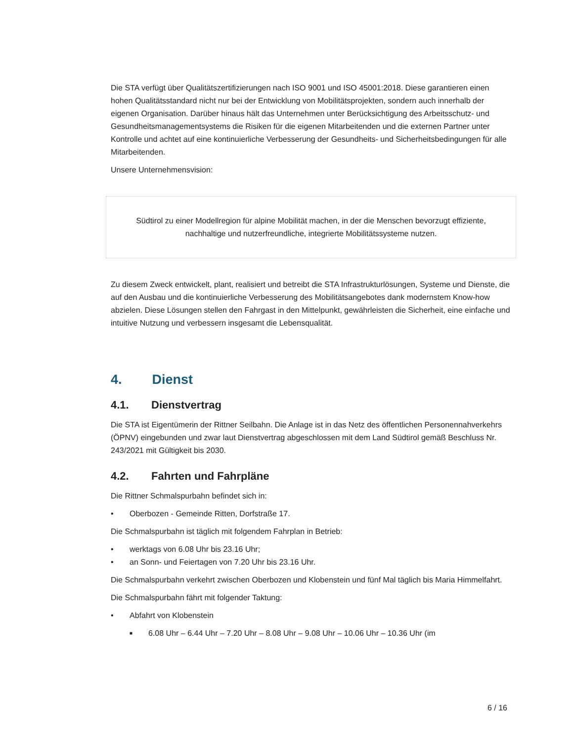Die STA verfügt über Qualitätszertifizierungen nach ISO 9001 und ISO 45001:2018. Diese garantieren einen hohen Qualitätsstandard nicht nur bei der Entwicklung von Mobilitätsprojekten, sondern auch innerhalb der eigenen Organisation. Darüber hinaus hält das Unternehmen unter Berücksichtigung des Arbeitsschutz- und Gesundheitsmanagementsystems die Risiken für die eigenen Mitarbeitenden und die externen Partner unter Kontrolle und achtet auf eine kontinuierliche Verbesserung der Gesundheits- und Sicherheitsbedingungen für alle Mitarbeitenden.
Unsere Unternehmensvision:
Südtirol zu einer Modellregion für alpine Mobilität machen, in der die Menschen bevorzugt effiziente, nachhaltige und nutzerfreundliche, integrierte Mobilitätssysteme nutzen.
Zu diesem Zweck entwickelt, plant, realisiert und betreibt die STA Infrastrukturlösungen, Systeme und Dienste, die auf den Ausbau und die kontinuierliche Verbesserung des Mobilitätsangebotes dank modernstem Know-how abzielen. Diese Lösungen stellen den Fahrgast in den Mittelpunkt, gewährleisten die Sicherheit, eine einfache und intuitive Nutzung und verbessern insgesamt die Lebensqualität.
4. Dienst
4.1. Dienstvertrag
Die STA ist Eigentümerin der Rittner Seilbahn. Die Anlage ist in das Netz des öffentlichen Personennahverkehrs (ÖPNV) eingebunden und zwar laut Dienstvertrag abgeschlossen mit dem Land Südtirol gemäß Beschluss Nr. 243/2021 mit Gültigkeit bis 2030.
4.2. Fahrten und Fahrpläne
Die Rittner Schmalspurbahn befindet sich in:
• Oberbozen - Gemeinde Ritten, Dorfstraße 17.
Die Schmalspurbahn ist täglich mit folgendem Fahrplan in Betrieb:
• werktags von 6.08 Uhr bis 23.16 Uhr;
• an Sonn- und Feiertagen von 7.20 Uhr bis 23.16 Uhr.
Die Schmalspurbahn verkehrt zwischen Oberbozen und Klobenstein und fünf Mal täglich bis Maria Himmelfahrt.
Die Schmalspurbahn fährt mit folgender Taktung:
• Abfahrt von Klobenstein
■ 6.08 Uhr – 6.44 Uhr – 7.20 Uhr – 8.08 Uhr – 9.08 Uhr – 10.06 Uhr – 10.36 Uhr (im
6 / 16